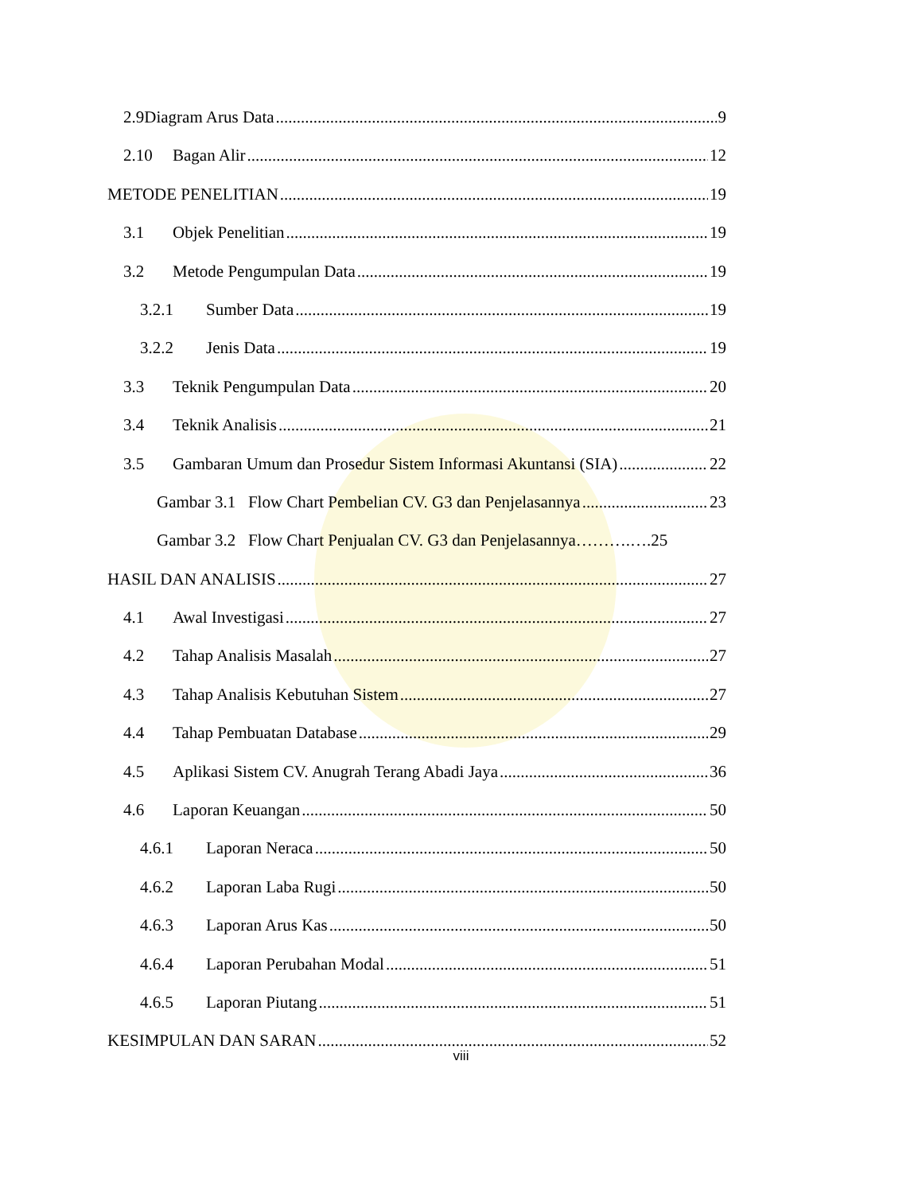2.9Diagram Arus Data 9
2.10 Bagan Alir 12
METODE PENELITIAN 19
3.1 Objek Penelitian 19
3.2 Metode Pengumpulan Data 19
3.2.1 Sumber Data 19
3.2.2 Jenis Data 19
3.3 Teknik Pengumpulan Data 20
3.4 Teknik Analisis 21
3.5 Gambaran Umum dan Prosedur Sistem Informasi Akuntansi (SIA) 22
Gambar 3.1 Flow Chart Pembelian CV. G3 dan Penjelasannya 23
Gambar 3.2 Flow Chart Penjualan CV. G3 dan Penjelasannya……….….25
HASIL DAN ANALISIS 27
4.1 Awal Investigasi 27
4.2 Tahap Analisis Masalah 27
4.3 Tahap Analisis Kebutuhan Sistem 27
4.4 Tahap Pembuatan Database 29
4.5 Aplikasi Sistem CV. Anugrah Terang Abadi Jaya 36
4.6 Laporan Keuangan 50
4.6.1 Laporan Neraca 50
4.6.2 Laporan Laba Rugi 50
4.6.3 Laporan Arus Kas 50
4.6.4 Laporan Perubahan Modal 51
4.6.5 Laporan Piutang 51
KESIMPULAN DAN SARAN 52
viii